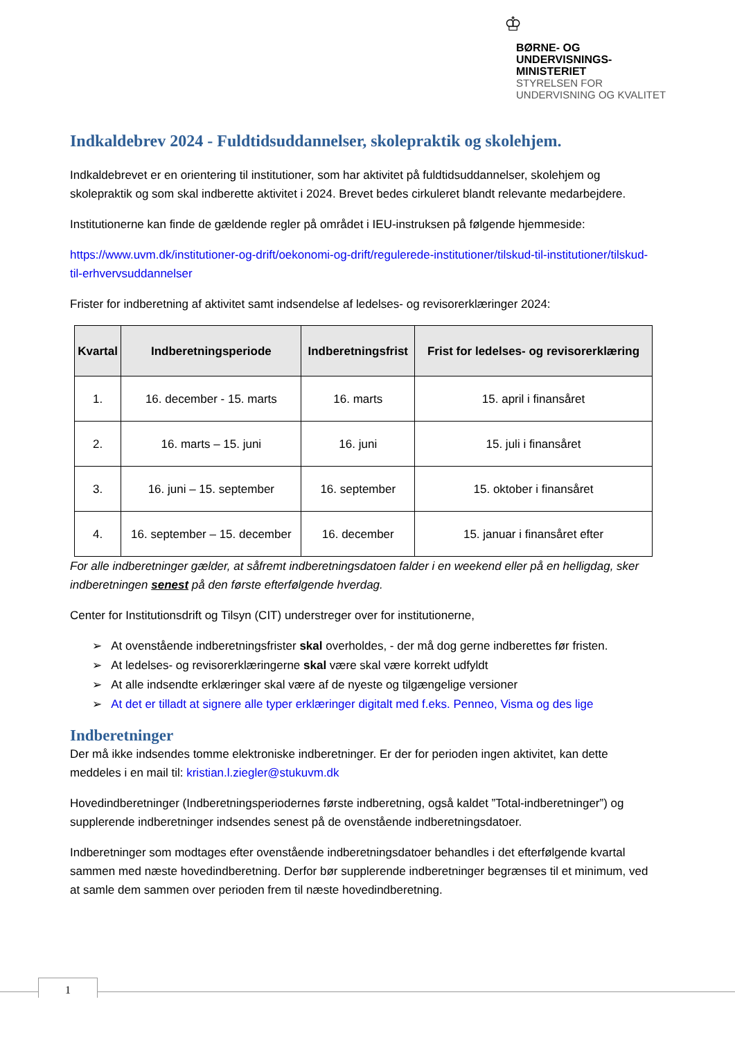♔
BØRNE- OG
UNDERVISNINGS-
MINISTERIET
STYRELSEN FOR
UNDERVISNING OG KVALITET
Indkaldebrev 2024 - Fuldtidsuddannelser, skolepraktik og skolehjem.
Indkaldebrevet er en orientering til institutioner, som har aktivitet på fuldtidsuddannelser, skolehjem og skolepraktik og som skal indberette aktivitet i 2024. Brevet bedes cirkuleret blandt relevante medarbejdere.
Institutionerne kan finde de gældende regler på området i IEU-instruksen på følgende hjemmeside:
https://www.uvm.dk/institutioner-og-drift/oekonomi-og-drift/regulerede-institutioner/tilskud-til-institutioner/tilskud-til-erhvervsuddannelser
Frister for indberetning af aktivitet samt indsendelse af ledelses- og revisorerklæringer 2024:
| Kvartal | Indberetningsperiode | Indberetningsfrist | Frist for ledelses- og revisorerklæring |
| --- | --- | --- | --- |
| 1. | 16. december - 15. marts | 16. marts | 15. april i finansåret |
| 2. | 16. marts – 15. juni | 16. juni | 15. juli i finansåret |
| 3. | 16. juni – 15. september | 16. september | 15. oktober i finansåret |
| 4. | 16. september – 15. december | 16. december | 15. januar i finansåret efter |
For alle indberetninger gælder, at såfremt indberetningsdatoen falder i en weekend eller på en helligdag, sker indberetningen senest på den første efterfølgende hverdag.
Center for Institutionsdrift og Tilsyn (CIT) understreger over for institutionerne,
➢ At ovenstående indberetningsfrister skal overholdes, - der må dog gerne indberettes før fristen.
➢ At ledelses- og revisorerklæringerne skal være skal være korrekt udfyldt
➢ At alle indsendte erklæringer skal være af de nyeste og tilgængelige versioner
➢ At det er tilladt at signere alle typer erklæringer digitalt med f.eks. Penneo, Visma og des lige
Indberetninger
Der må ikke indsendes tomme elektroniske indberetninger. Er der for perioden ingen aktivitet, kan dette meddeles i en mail til: kristian.l.ziegler@stukuvm.dk
Hovedindberetninger (Indberetningsperiodernes første indberetning, også kaldet ”Total-indberetninger”) og supplerende indberetninger indsendes senest på de ovenstående indberetningsdatoer.
Indberetninger som modtages efter ovenstående indberetningsdatoer behandles i det efterfølgende kvartal sammen med næste hovedindberetning. Derfor bør supplerende indberetninger begrænses til et minimum, ved at samle dem sammen over perioden frem til næste hovedindberetning.
1